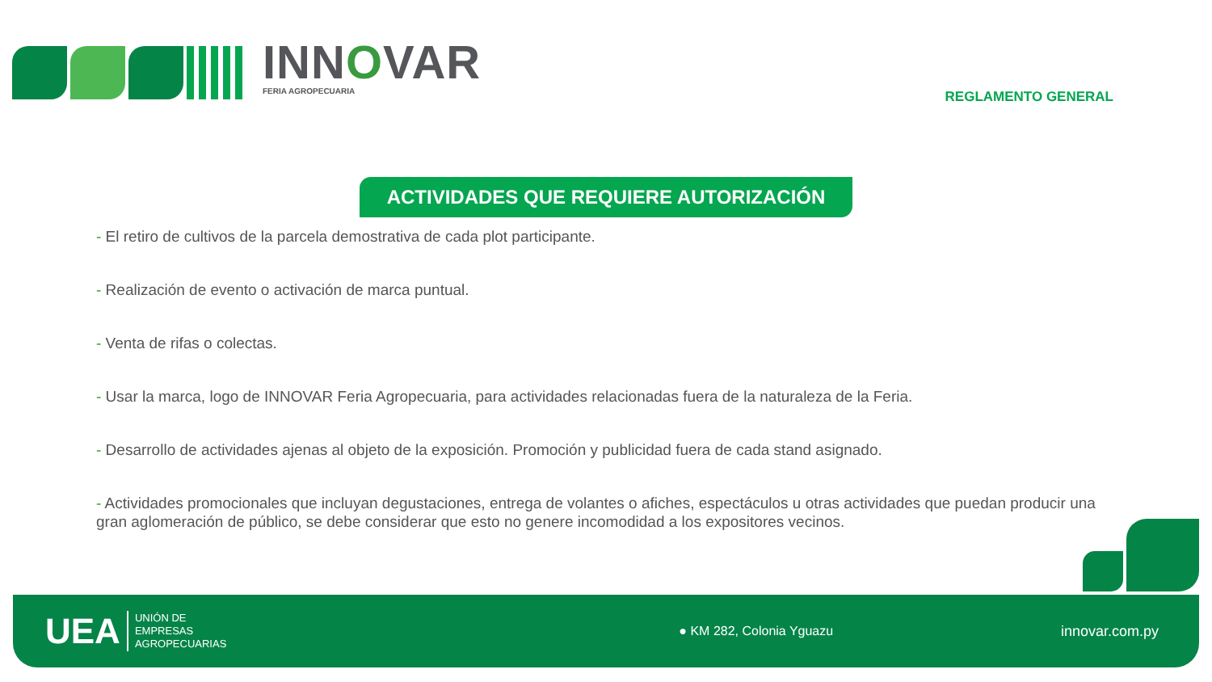INNOVAR
FERIA AGROPECUARIA
REGLAMENTO GENERAL
ACTIVIDADES QUE REQUIERE AUTORIZACIÓN
- El retiro de cultivos de la parcela demostrativa de cada plot participante.
- Realización de evento o activación de marca puntual.
- Venta de rifas o colectas.
- Usar la marca, logo de INNOVAR Feria Agropecuaria, para actividades relacionadas fuera de la naturaleza de la Feria.
- Desarrollo de actividades ajenas al objeto de la exposición. Promoción y publicidad fuera de cada stand asignado.
- Actividades promocionales que incluyan degustaciones, entrega de volantes o afiches, espectáculos u otras actividades que puedan producir una gran aglomeración de público, se debe considerar que esto no genere incomodidad a los expositores vecinos.
UEA
UNIÓN DE
EMPRESAS
AGROPECUARIAS
● KM 282, Colonia Yguazu innovar.com.py